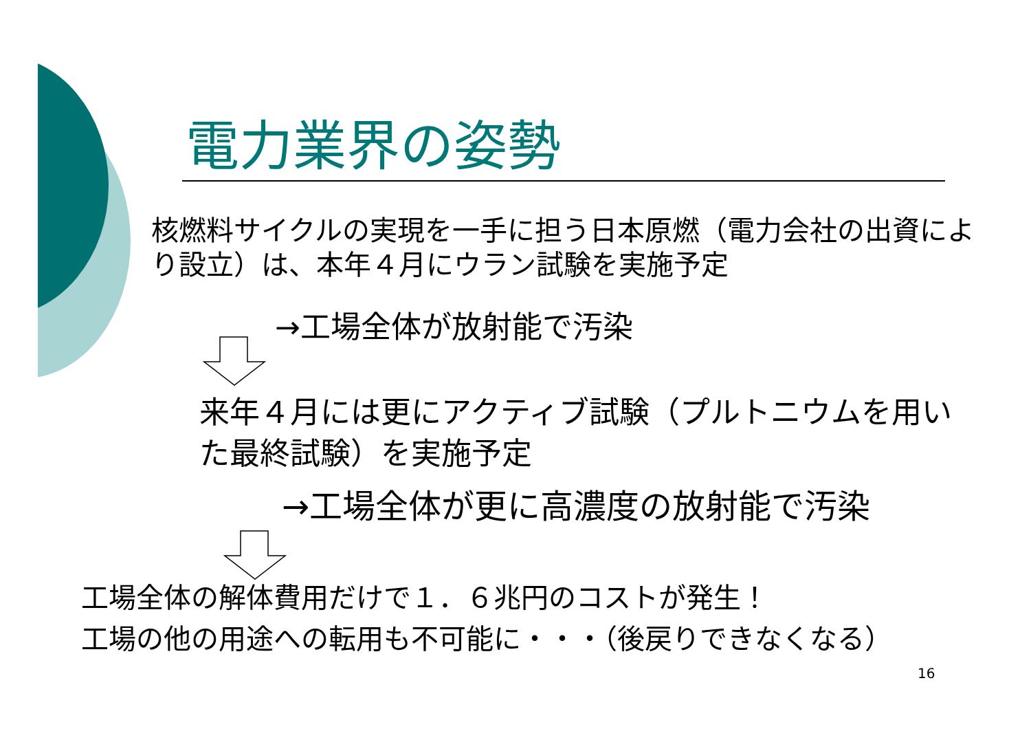電力業界の姿勢
核燃料サイクルの実現を一手に担う日本原燃（電力会社の出資により設立）は、本年４月にウラン試験を実施予定
→工場全体が放射能で汚染
来年４月には更にアクティブ試験（プルトニウムを用いた最終試験）を実施予定
→工場全体が更に高濃度の放射能で汚染
工場全体の解体費用だけで１．６兆円のコストが発生！
工場の他の用途への転用も不可能に・・・（後戻りできなくなる）
16